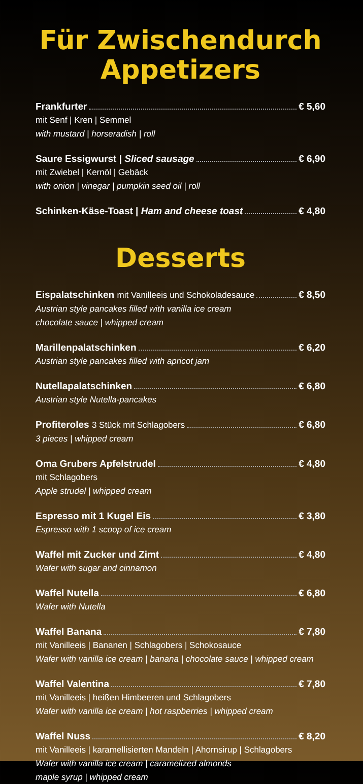Für Zwischendurch
Appetizers
Frankfurter € 5,60
mit Senf | Kren | Semmel
with mustard | horseradish | roll
Saure Essigwurst | Sliced sausage € 6,90
mit Zwiebel | Kernöl | Gebäck
with onion | vinegar | pumpkin seed oil | roll
Schinken-Käse-Toast | Ham and cheese toast € 4,80
Desserts
Eispalatschinken mit Vanilleeis und Schokoladesauce € 8,50
Austrian style pancakes filled with vanilla ice cream
chocolate sauce | whipped cream
Marillenpalatschinken € 6,20
Austrian style pancakes filled with apricot jam
Nutellapalatschinken € 6,80
Austrian style Nutella-pancakes
Profiteroles 3 Stück mit Schlagobers € 6,80
3 pieces | whipped cream
Oma Grubers Apfelstrudel € 4,80
mit Schlagobers
Apple strudel | whipped cream
Espresso mit 1 Kugel Eis € 3,80
Espresso with 1 scoop of ice cream
Waffel mit Zucker und Zimt € 4,80
Wafer with sugar and cinnamon
Waffel Nutella € 6,80
Wafer with Nutella
Waffel Banana € 7,80
mit Vanilleeis | Bananen | Schlagobers | Schokosauce
Wafer with vanilla ice cream | banana | chocolate sauce | whipped cream
Waffel Valentina € 7,80
mit Vanilleeis | heißen Himbeeren und Schlagobers
Wafer with vanilla ice cream | hot raspberries | whipped cream
Waffel Nuss € 8,20
mit Vanilleeis | karamellisierten Mandeln | Ahornsirup | Schlagobers
Wafer with vanilla ice cream | caramelized almonds
maple syrup | whipped cream